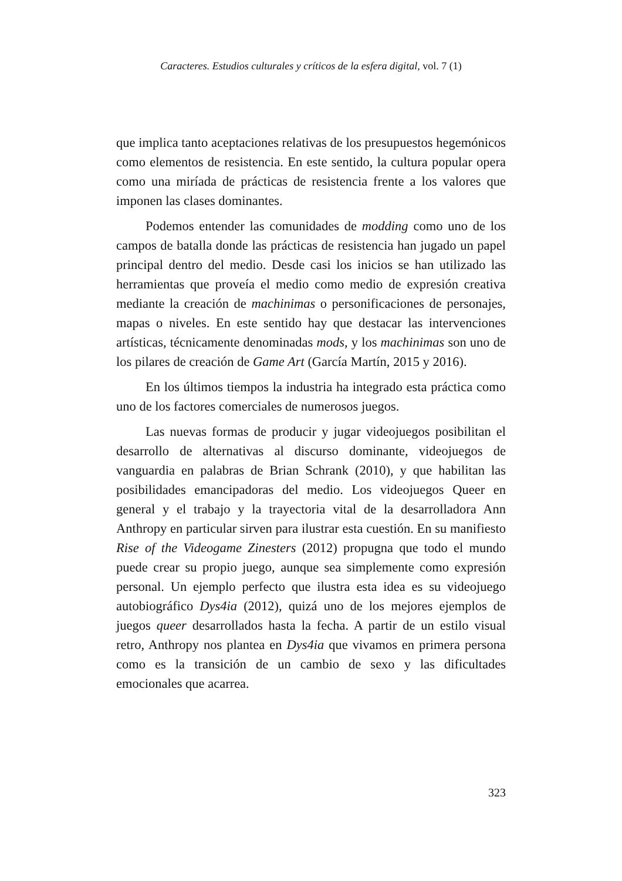Caracteres. Estudios culturales y críticos de la esfera digital, vol. 7 (1)
que implica tanto aceptaciones relativas de los presupuestos hegemónicos como elementos de resistencia. En este sentido, la cultura popular opera como una miríada de prácticas de resistencia frente a los valores que imponen las clases dominantes.
Podemos entender las comunidades de modding como uno de los campos de batalla donde las prácticas de resistencia han jugado un papel principal dentro del medio. Desde casi los inicios se han utilizado las herramientas que proveía el medio como medio de expresión creativa mediante la creación de machinimas o personificaciones de personajes, mapas o niveles. En este sentido hay que destacar las intervenciones artísticas, técnicamente denominadas mods, y los machinimas son uno de los pilares de creación de Game Art (García Martín, 2015 y 2016).
En los últimos tiempos la industria ha integrado esta práctica como uno de los factores comerciales de numerosos juegos.
Las nuevas formas de producir y jugar videojuegos posibilitan el desarrollo de alternativas al discurso dominante, videojuegos de vanguardia en palabras de Brian Schrank (2010), y que habilitan las posibilidades emancipadoras del medio. Los videojuegos Queer en general y el trabajo y la trayectoria vital de la desarrolladora Ann Anthropy en particular sirven para ilustrar esta cuestión. En su manifiesto Rise of the Videogame Zinesters (2012) propugna que todo el mundo puede crear su propio juego, aunque sea simplemente como expresión personal. Un ejemplo perfecto que ilustra esta idea es su videojuego autobiográfico Dys4ia (2012), quizá uno de los mejores ejemplos de juegos queer desarrollados hasta la fecha. A partir de un estilo visual retro, Anthropy nos plantea en Dys4ia que vivamos en primera persona como es la transición de un cambio de sexo y las dificultades emocionales que acarrea.
323